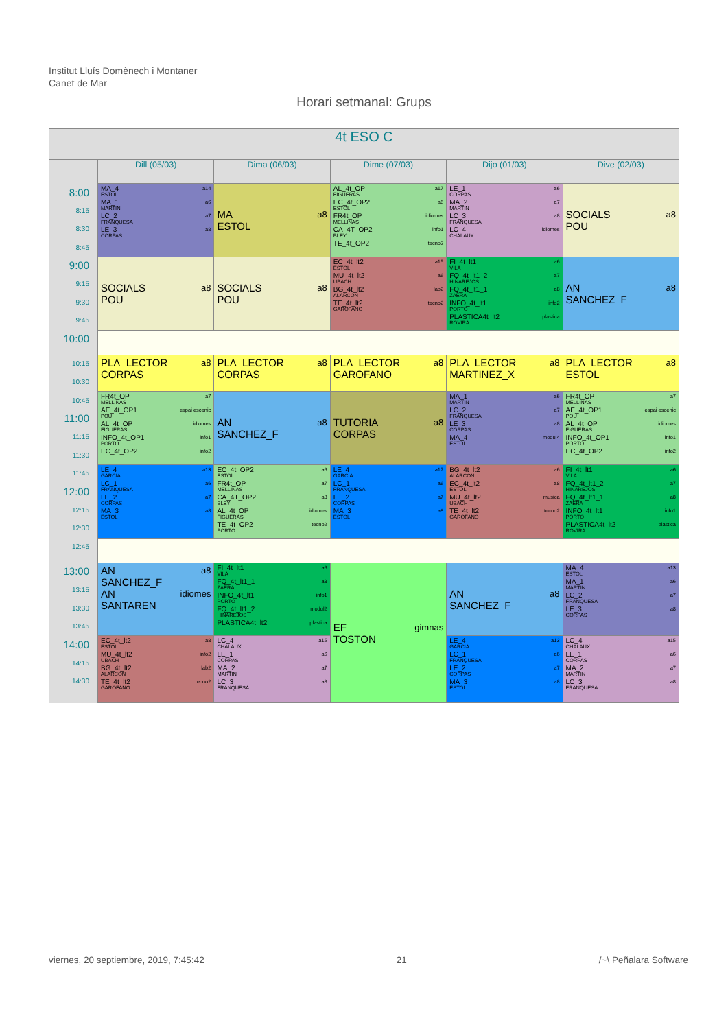Institut Lluís Domènech i Montaner
Canet de Mar
Horari setmanal: Grups
| 4t ESO C | | | | | |
| --- | --- | --- | --- | --- | --- |
| | Dill (05/03) | Dima (06/03) | Dime (07/03) | Dijo (01/03) | Dive (02/03) |
| 8:00 8:15 8:30 8:45 | a14 MA_4 ESTOL a6 MA_1 MARTIN a7 LC_2 FRANQUESA a8 LE_3 CORPAS | a8 MA ESTOL | a17 AL_4t_OP FIGUERAS a6 EC_4t_OP2 ESTOL idiomes FR4t_OP MELLINAS info1 CA_4T_OP2 BLEY tecno2 TE_4t_OP2 | a6 LE_1 CORPAS a7 MA_2 MARTIN a8 LC_3 FRANQUESA idiomes LC_4 CHALAUX | a8 SOCIALS POU |
| 9:00 9:15 9:30 9:45 | a8 SOCIALS POU | a8 SOCIALS POU | a15 EC_4t_lt2 ESTOL a6 MU_4t_lt2 UBACH lab2 BG_4t_lt2 ALARCON tecno2 TE_4t_lt2 GAROFANO | a6 FI_4t_lt1 VILA a7 FQ_4t_lt1_2 HINAREJOS a8 FQ_4t_lt1_1 ZAERA info2 INFO_4t_lt1 PORTO plastica PLASTICA4t_lt2 ROVIRA | a8 AN SANCHEZ_F |
| 10:00 | | | | | |
| 10:15 10:30 | a8 PLA_LECTOR CORPAS | a8 PLA_LECTOR CORPAS | a8 PLA_LECTOR GAROFANO | a8 PLA_LECTOR MARTINEZ_X | a8 PLA_LECTOR ESTOL |
| 10:45 11:00 11:15 11:30 | a7 FR4t_OP MELLINAS espai escenic AE_4t_OP1 POU idiomes AL_4t_OP FIGUERAS info1 INFO_4t_OP1 PORTO info2 EC_4t_OP2 | a8 AN SANCHEZ_F | a8 TUTORIA CORPAS | a6 MA_1 MARTIN a7 LC_2 FRANQUESA a8 LE_3 CORPAS modul4 MA_4 ESTOL | a7 FR4t_OP MELLINAS espai escenic AE_4t_OP1 POU idiomes AL_4t_OP FIGUERAS info1 INFO_4t_OP1 PORTO info2 EC_4t_OP2 |
| 11:45 12:00 12:15 12:30 | a13 LE_4 GARCIA a6 LC_1 FRANQUESA a7 LE_2 CORPAS a8 MA_3 ESTOL | a6 EC_4t_OP2 ESTOL a7 FR4t_OP MELLINAS a8 CA_4T_OP2 BLEY idiomes AL_4t_OP FIGUERAS tecno2 TE_4t_OP2 PORTO | a17 LE_4 GARCIA a6 LC_1 FRANQUESA a7 LE_2 CORPAS a8 MA_3 ESTOL | a6 BG_4t_lt2 ALARCON a8 EC_4t_lt2 ESTOL musica MU_4t_lt2 UBACH tecno2 TE_4t_lt2 GAROFANO | a6 FI_4t_lt1 VILA a7 FQ_4t_lt1_2 HINAREJOS a8 FQ_4t_lt1_1 ZAERA info1 INFO_4t_lt1 PORTO plastica PLASTICA4t_lt2 ROVIRA |
| 12:45 | | | | | |
| 13:00 13:15 13:30 13:45 | a8 AN SANCHEZ_F idiomes AN SANTAREN | a6 FI_4t_lt1 VILA a8 FQ_4t_lt1_1 ZAERA info1 INFO_4t_lt1 PORTO modul2 FQ_4t_lt1_2 HINAREJOS plastica PLASTICA4t_lt2 | gimnas EF TOSTON | a8 AN SANCHEZ_F | a13 MA_4 ESTOL a6 MA_1 MARTIN a7 LC_2 FRANQUESA a8 LE_3 CORPAS |
| 14:00 14:15 14:30 | a8 EC_4t_lt2 ESTOL info2 MU_4t_lt2 UBACH lab2 BG_4t_lt2 ALARCON tecno2 TE_4t_lt2 GAROFANO | a15 LC_4 CHALAUX a6 LE_1 CORPAS a7 MA_2 MARTIN a8 LC_3 FRANQUESA | | a13 LE_4 GARCIA a6 LC_1 FRANQUESA a7 LE_2 CORPAS a8 MA_3 ESTOL | a15 LC_4 CHALAUX a6 LE_1 CORPAS a7 MA_2 MARTIN a8 LC_3 FRANQUESA |
viernes, 20 septiembre, 2019, 7:45:42 21 /~\ Peñalara Software